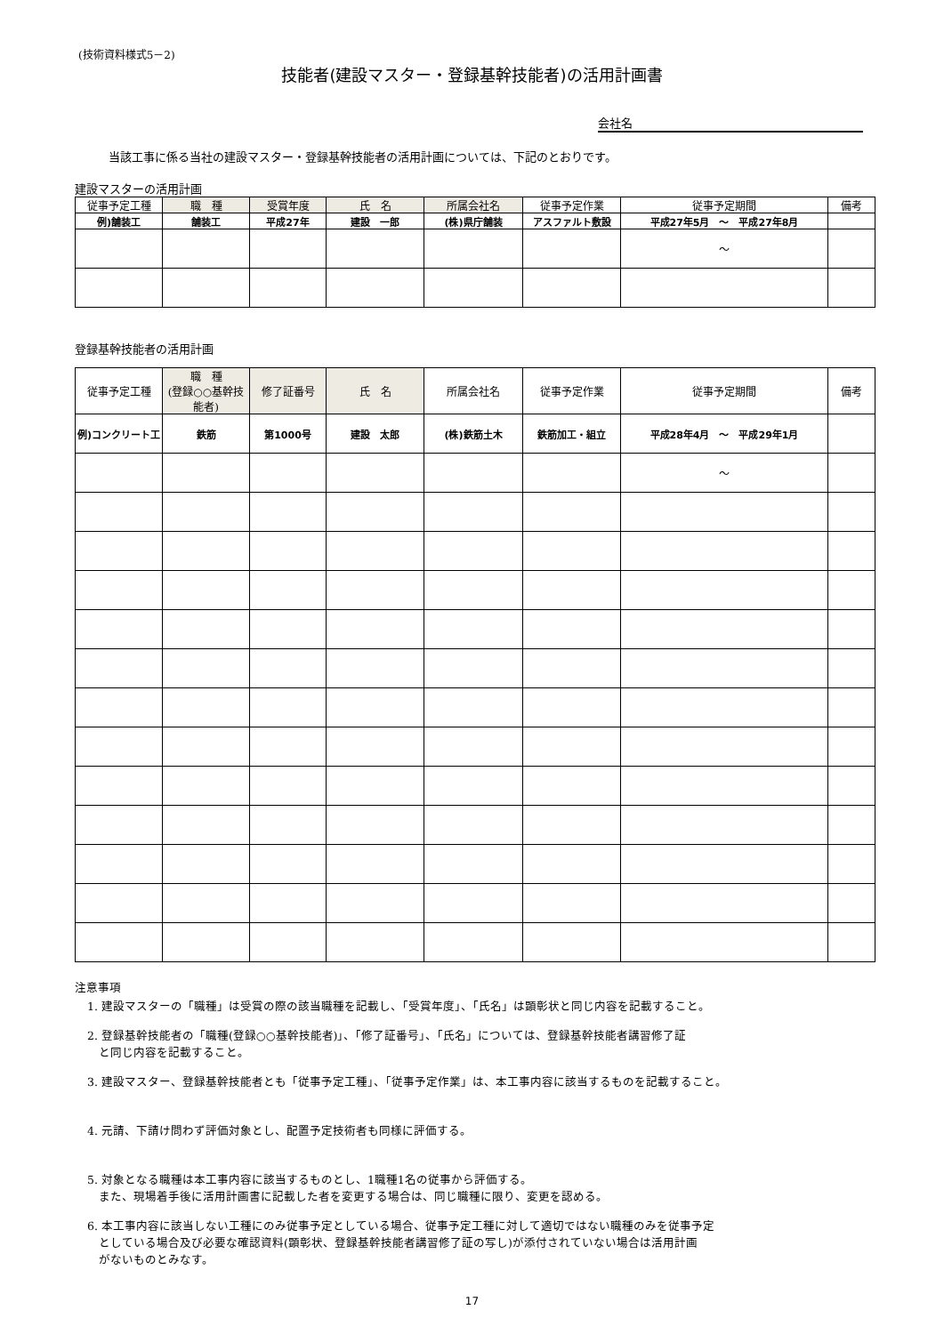(技術資料様式5－2)
技能者(建設マスター・登録基幹技能者)の活用計画書
会社名
当該工事に係る当社の建設マスター・登録基幹技能者の活用計画については、下記のとおりです。
建設マスターの活用計画
| 従事予定工種 | 職 種 | 受賞年度 | 氏 名 | 所属会社名 | 従事予定作業 | 従事予定期間 | 備考 |
| --- | --- | --- | --- | --- | --- | --- | --- |
| 例)舗装工 | 舗装工 | 平成27年 | 建設 一郎 | (株)県庁舗装 | アスファルト敷設 | 平成27年5月 ～ 平成27年8月 | |
| | | | | | | ～ | |
登録基幹技能者の活用計画
| 従事予定工種 | 職 種 (登録○○基幹技能者) | 修了証番号 | 氏 名 | 所属会社名 | 従事予定作業 | 従事予定期間 | 備考 |
| --- | --- | --- | --- | --- | --- | --- | --- |
| 例)コンクリート工 | 鉄筋 | 第1000号 | 建設 太郎 | (株)鉄筋土木 | 鉄筋加工・組立 | 平成28年4月 ～ 平成29年1月 | |
| | | | | | | ～ | |
注意事項
1. 建設マスターの「職種」は受賞の際の該当職種を記載し、「受賞年度」、「氏名」は顕彰状と同じ内容を記載すること。
2. 登録基幹技能者の「職種(登録○○基幹技能者)」、「修了証番号」、「氏名」については、登録基幹技能者講習修了証
　と同じ内容を記載すること。
3. 建設マスター、登録基幹技能者とも「従事予定工種」、「従事予定作業」は、本工事内容に該当するものを記載すること。
4. 元請、下請け問わず評価対象とし、配置予定技術者も同様に評価する。
5. 対象となる職種は本工事内容に該当するものとし、1職種1名の従事から評価する。
　また、現場着手後に活用計画書に記載した者を変更する場合は、同じ職種に限り、変更を認める。
6. 本工事内容に該当しない工種にのみ従事予定としている場合、従事予定工種に対して適切ではない職種のみを従事予定
　としている場合及び必要な確認資料(顕彰状、登録基幹技能者講習修了証の写し)が添付されていない場合は活用計画
　がないものとみなす。
17